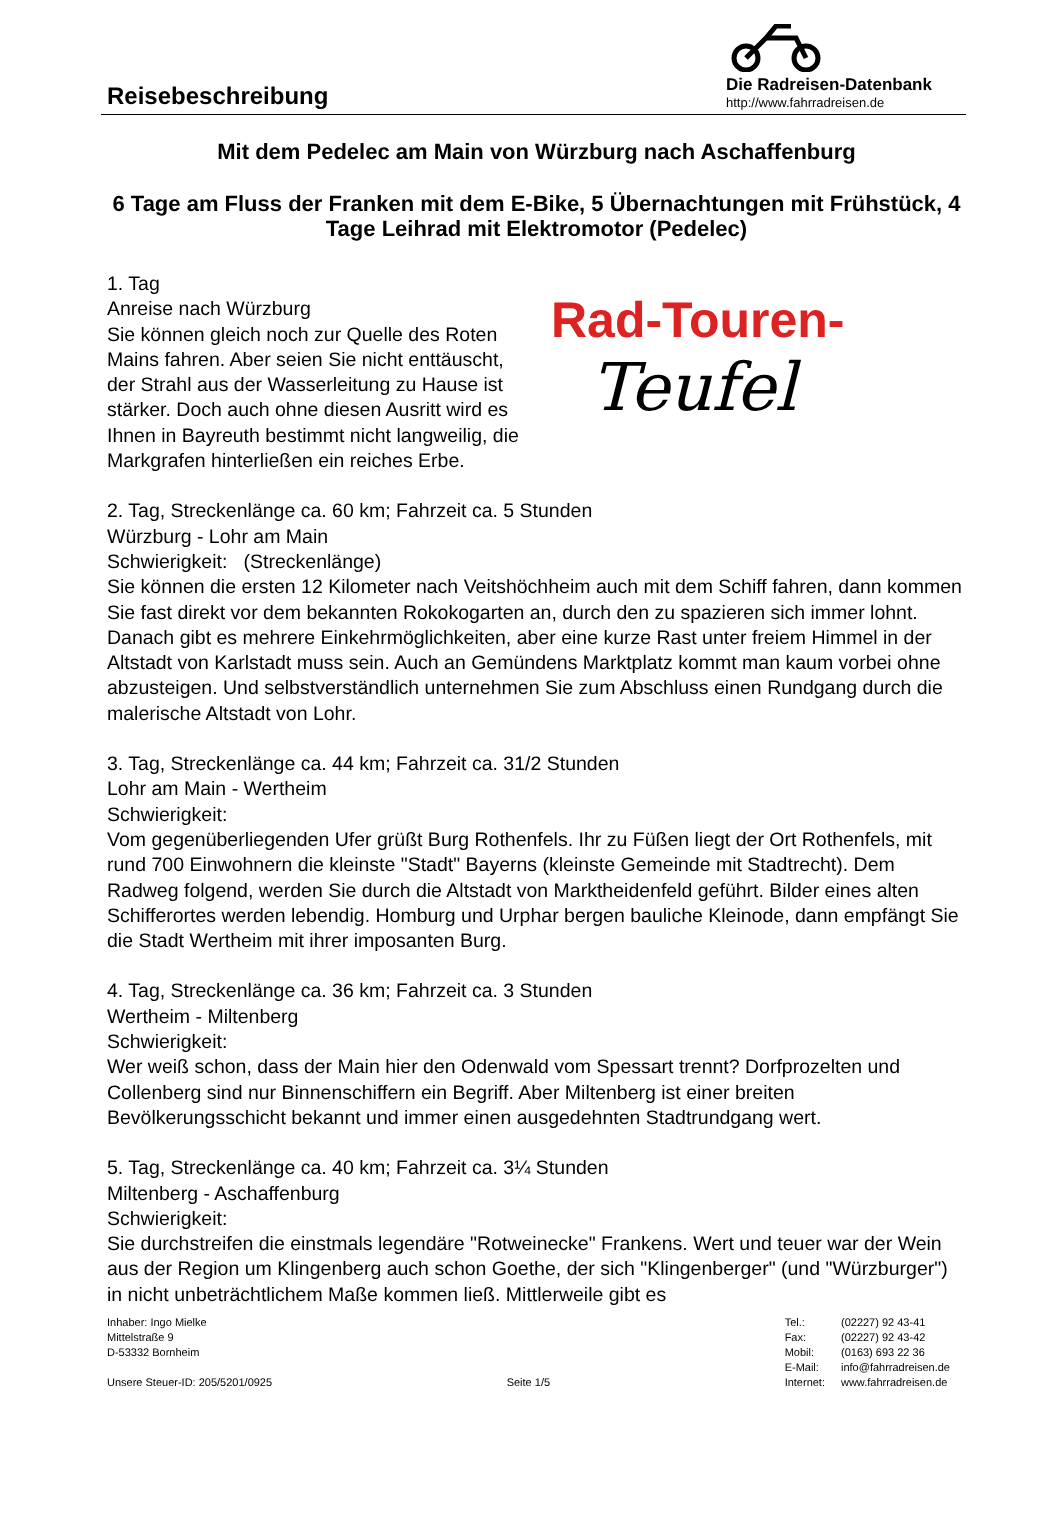Reisebeschreibung
Die Radreisen-Datenbank
http://www.fahrradreisen.de
Mit dem Pedelec am Main von Würzburg nach Aschaffenburg
6 Tage am Fluss der Franken mit dem E-Bike, 5 Übernachtungen mit Frühstück, 4 Tage Leihrad mit Elektromotor (Pedelec)
Rad-Touren-
Teufel
1. Tag
Anreise nach Würzburg
Sie können gleich noch zur Quelle des Roten Mains fahren. Aber seien Sie nicht enttäuscht, der Strahl aus der Wasserleitung zu Hause ist stärker. Doch auch ohne diesen Ausritt wird es Ihnen in Bayreuth bestimmt nicht langweilig, die Markgrafen hinterließen ein reiches Erbe.
2. Tag, Streckenlänge ca. 60 km; Fahrzeit ca. 5 Stunden
Würzburg - Lohr am Main
Schwierigkeit: (Streckenlänge)
Sie können die ersten 12 Kilometer nach Veitshöchheim auch mit dem Schiff fahren, dann kommen Sie fast direkt vor dem bekannten Rokokogarten an, durch den zu spazieren sich immer lohnt. Danach gibt es mehrere Einkehrmöglichkeiten, aber eine kurze Rast unter freiem Himmel in der Altstadt von Karlstadt muss sein. Auch an Gemündens Marktplatz kommt man kaum vorbei ohne abzusteigen. Und selbstverständlich unternehmen Sie zum Abschluss einen Rundgang durch die malerische Altstadt von Lohr.
3. Tag, Streckenlänge ca. 44 km; Fahrzeit ca. 31/2 Stunden
Lohr am Main - Wertheim
Schwierigkeit:
Vom gegenüberliegenden Ufer grüßt Burg Rothenfels. Ihr zu Füßen liegt der Ort Rothenfels, mit rund 700 Einwohnern die kleinste "Stadt" Bayerns (kleinste Gemeinde mit Stadtrecht). Dem Radweg folgend, werden Sie durch die Altstadt von Marktheidenfeld geführt. Bilder eines alten Schifferortes werden lebendig. Homburg und Urphar bergen bauliche Kleinode, dann empfängt Sie die Stadt Wertheim mit ihrer imposanten Burg.
4. Tag, Streckenlänge ca. 36 km; Fahrzeit ca. 3 Stunden
Wertheim - Miltenberg
Schwierigkeit:
Wer weiß schon, dass der Main hier den Odenwald vom Spessart trennt? Dorfprozelten und Collenberg sind nur Binnenschiffern ein Begriff. Aber Miltenberg ist einer breiten Bevölkerungsschicht bekannt und immer einen ausgedehnten Stadtrundgang wert.
5. Tag, Streckenlänge ca. 40 km; Fahrzeit ca. 3¼ Stunden
Miltenberg - Aschaffenburg
Schwierigkeit:
Sie durchstreifen die einstmals legendäre "Rotweinecke" Frankens. Wert und teuer war der Wein aus der Region um Klingenberg auch schon Goethe, der sich "Klingenberger" (und "Würzburger") in nicht unbeträchtlichem Maße kommen ließ. Mittlerweile gibt es
Inhaber: Ingo Mielke
Mittelstraße 9
D-53332 Bornheim
Unsere Steuer-ID: 205/5201/0925
Seite 1/5
| Tel.: | (02227) 92 43-41 |
| Fax: | (02227) 92 43-42 |
| Mobil: | (0163) 693 22 36 |
| E-Mail: | info@fahrradreisen.de |
| Internet: | www.fahrradreisen.de |